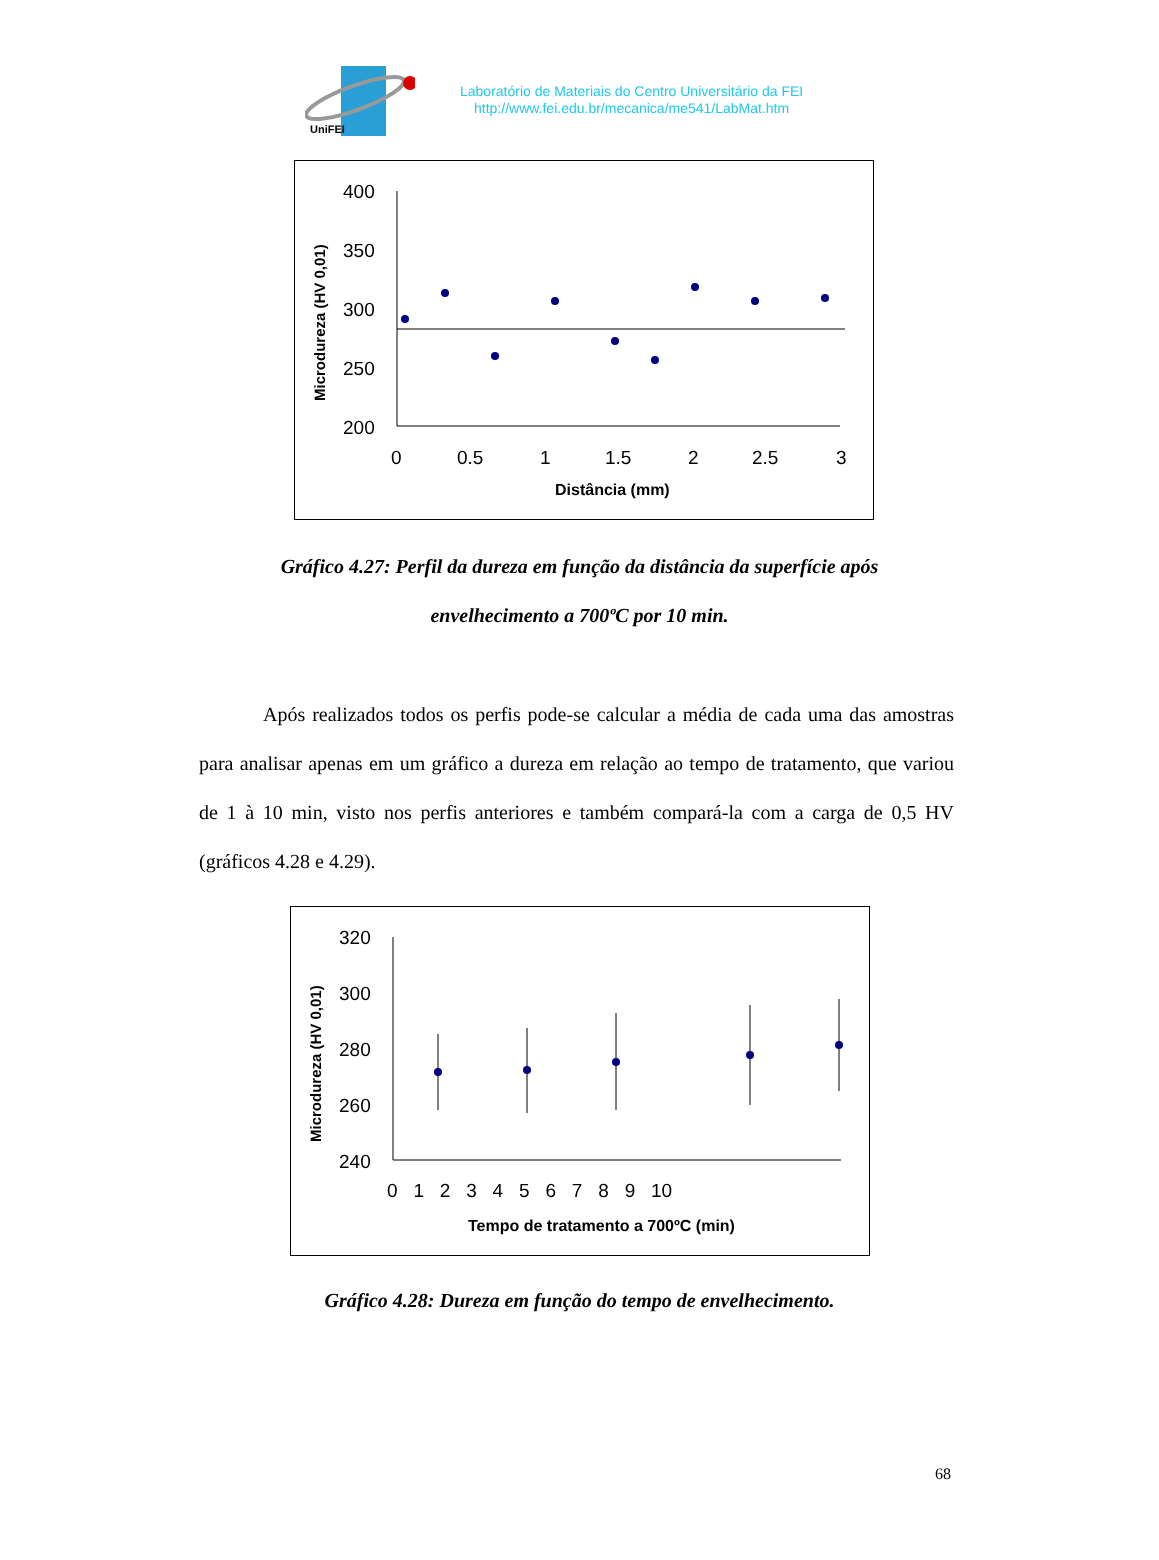UniFEI
Laboratório de Materiais do Centro Universitário da FEI
http://www.fei.edu.br/mecanica/me541/LabMat.htm
Microdureza (HV 0,01)
400
350
300
250
200
0
0.5
1
1.5
2
2.5
3
Distância (mm)
Gráfico 4.27: Perfil da dureza em função da distância da superfície após
envelhecimento a 700ºC por 10 min.
Após realizados todos os perfis pode-se calcular a média de cada uma das amostras para analisar apenas em um gráfico a dureza em relação ao tempo de tratamento, que variou de 1 à 10 min, visto nos perfis anteriores e também compará-la com a carga de 0,5 HV (gráficos 4.28 e 4.29).
Microdureza (HV 0,01)
320
300
280
260
240
0 1 2 3 4 5 6 7 8 9 10
Tempo de tratamento a 700ºC (min)
Gráfico 4.28: Dureza em função do tempo de envelhecimento.
68